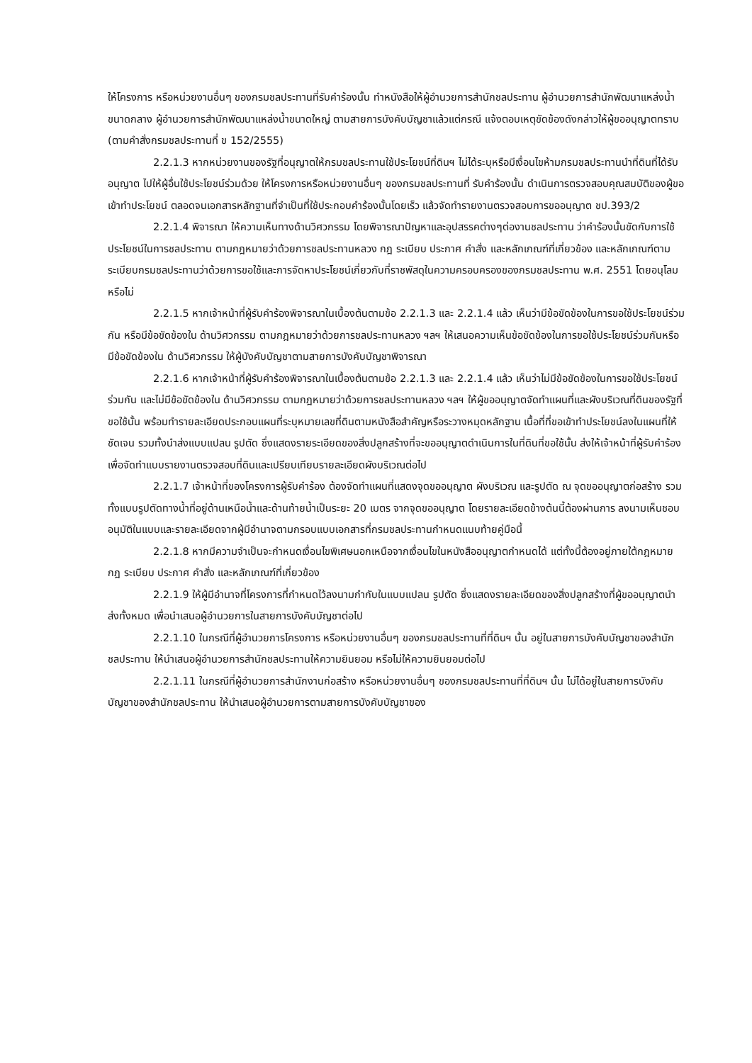ให้โครงการ หรือหน่วยงานอื่นๆ ของกรมชลประทานที่รับคำร้องนั้น ทำหนังสือให้ผู้อำนวยการสำนักชลประทาน ผู้อำนวยการสำนักพัฒนาแหล่งน้ำขนาดกลาง ผู้อำนวยการสำนักพัฒนาแหล่งน้ำขนาดใหญ่ ตามสายการบังคับบัญชาแล้วแต่กรณี แจ้งตอบเหตุขัดข้องดังกล่าวให้ผู้ขออนุญาตทราบ (ตามคำสั่งกรมชลประทานที่ ข 152/2555)
2.2.1.3 หากหน่วยงานของรัฐที่อนุญาตให้กรมชลประทานใช้ประโยชน์ที่ดินฯ ไม่ได้ระบุหรือมีเงื่อนไขห้ามกรมชลประทานนำที่ดินที่ได้รับอนุญาต ไปให้ผู้อื่นใช้ประโยชน์ร่วมด้วย ให้โครงการหรือหน่วยงานอื่นๆ ของกรมชลประทานที่ รับคำร้องนั้น ดำเนินการตรวจสอบคุณสมบัติของผู้ขอเข้าทำประโยชน์ ตลอดจนเอกสารหลักฐานที่จำเป็นที่ใช้ประกอบคำร้องนั้นโดยเร็ว แล้วจัดทำรายงานตรวจสอบการขออนุญาต ชป.393/2
2.2.1.4 พิจารณา ให้ความเห็นทางด้านวิศวกรรม โดยพิจารณาปัญหาและอุปสรรคต่างๆต่องานชลประทาน ว่าคำร้องนั้นขัดกับการใช้ประโยชน์ในการชลประทาน ตามกฎหมายว่าด้วยการชลประทานหลวง กฎ ระเบียบ ประกาศ คำสั่ง และหลักเกณฑ์ที่เกี่ยวข้อง และหลักเกณฑ์ตามระเบียบกรมชลประทานว่าด้วยการขอใช้และการจัดหาประโยชน์เกี่ยวกับที่ราชพัสดุในความครอบครองของกรมชลประทาน พ.ศ. 2551 โดยอนุโลมหรือไม่
2.2.1.5 หากเจ้าหน้าที่ผู้รับคำร้องพิจารณาในเบื้องต้นตามข้อ 2.2.1.3 และ 2.2.1.4 แล้ว เห็นว่ามีข้อขัดข้องในการขอใช้ประโยชน์ร่วมกัน หรือมีข้อขัดข้องใน ด้านวิศวกรรม ตามกฎหมายว่าด้วยการชลประทานหลวง ฯลฯ ให้เสนอความเห็นข้อขัดข้องในการขอใช้ประโยชน์ร่วมกันหรือมีข้อขัดข้องใน ด้านวิศวกรรม ให้ผู้บังคับบัญชาตามสายการบังคับบัญชาพิจารณา
2.2.1.6 หากเจ้าหน้าที่ผู้รับคำร้องพิจารณาในเบื้องต้นตามข้อ 2.2.1.3 และ 2.2.1.4 แล้ว เห็นว่าไม่มีข้อขัดข้องในการขอใช้ประโยชน์ร่วมกัน และไม่มีข้อขัดข้องใน ด้านวิศวกรรม ตามกฎหมายว่าด้วยการชลประทานหลวง ฯลฯ ให้ผู้ขออนุญาตจัดทำแผนที่และผังบริเวณที่ดินของรัฐที่ขอใช้นั้น พร้อมทำรายละเอียดประกอบแผนที่ระบุหมายเลขที่ดินตามหนังสือสำคัญหรือระวางหมุดหลักฐาน เนื้อที่ที่ขอเข้าทำประโยชน์ลงในแผนที่ให้ชัดเจน รวมทั้งนำส่งแบบแปลน รูปตัด ซึ่งแสดงรายระเอียดของสิ่งปลูกสร้างที่จะขออนุญาตดำเนินการในที่ดินที่ขอใช้นั้น ส่งให้เจ้าหน้าที่ผู้รับคำร้องเพื่อจัดทำแบบรายงานตรวจสอบที่ดินและเปรียบเทียบรายละเอียดผังบริเวณต่อไป
2.2.1.7 เจ้าหน้าที่ของโครงการผู้รับคำร้อง ต้องจัดทำแผนที่แสดงจุดขออนุญาต ผังบริเวณ และรูปตัด ณ จุดขออนุญาตก่อสร้าง รวมทั้งแบบรูปตัดทางน้ำที่อยู่ด้านเหนือน้ำและด้านท้ายน้ำเป็นระยะ 20 เมตร จากจุดขออนุญาต โดยรายละเอียดข้างต้นนี้ต้องผ่านการ ลงนามเห็นชอบ อนุมัติในแบบและรายละเอียดจากผู้มีอำนาจตามกรอบแบบเอกสารที่กรมชลประทานกำหนดแนบท้ายคู่มือนี้
2.2.1.8 หากมีความจำเป็นจะกำหนดเงื่อนไขพิเศษนอกเหนือจากเงื่อนไขในหนังสืออนุญาตกำหนดได้ แต่ทั้งนี้ต้องอยู่ภายใต้กฎหมาย กฎ ระเบียบ ประกาศ คำสั่ง และหลักเกณฑ์ที่เกี่ยวข้อง
2.2.1.9 ให้ผู้มีอำนาจที่โครงการที่กำหนดไว้ลงนามกำกับในแบบแปลน รูปตัด ซึ่งแสดงรายละเอียดของสิ่งปลูกสร้างที่ผู้ขออนุญาตนำส่งทั้งหมด เพื่อนำเสนอผู้อำนวยการในสายการบังคับบัญชาต่อไป
2.2.1.10 ในกรณีที่ผู้อำนวยการโครงการ หรือหน่วยงานอื่นๆ ของกรมชลประทานที่ที่ดินฯ นั้น อยู่ในสายการบังคับบัญชาของสำนักชลประทาน ให้นำเสนอผู้อำนวยการสำนักชลประทานให้ความยินยอม หรือไม่ให้ความยินยอมต่อไป
2.2.1.11 ในกรณีที่ผู้อำนวยการสำนักงานก่อสร้าง หรือหน่วยงานอื่นๆ ของกรมชลประทานที่ที่ดินฯ นั้น ไม่ได้อยู่ในสายการบังคับบัญชาของสำนักชลประทาน ให้นำเสนอผู้อำนวยการตามสายการบังคับบัญชาของ